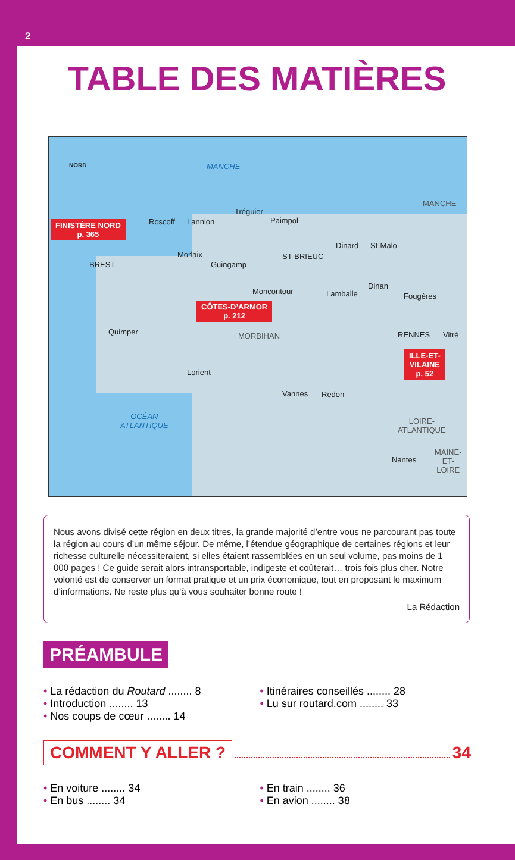2
TABLE DES MATIÈRES
NORD MANCHE
MANCHE
FINISTÈRE NORD
p. 365
Roscoff Lannion
Tréguier
Paimpol
Dinard St-Malo
BREST
Morlaix
Guingamp
ST-BRIEUC
Dinan
Lamballe
Moncontour
Fougères
CÔTES-D’ARMOR
p. 212
Quimper MORBIHAN RENNES Vitré
ILLE-ET-
VILAINE
p. 52
Lorient
Vannes Redon
OCÉAN
ATLANTIQUE
LOIRE-
ATLANTIQUE
Nantes
MAINE-
ET-
LOIRE
Nous avons divisé cette région en deux titres, la grande majorité d’entre vous ne parcourant pas toute la région au cours d’un même séjour. De même, l’étendue géographique de certaines régions et leur richesse culturelle nécessiteraient, si elles étaient rassemblées en un seul volume, pas moins de 1 000 pages ! Ce guide serait alors intransportable, indigeste et coûterait… trois fois plus cher. Notre volonté est de conserver un format pratique et un prix économique, tout en proposant le maximum d’informations. Ne reste plus qu’à vous souhaiter bonne route !
La Rédaction
PRÉAMBULE
• La rédaction du Routard ........ 8
• Introduction ........ 13
• Nos coups de cœur ........ 14
• Itinéraires conseillés ........ 28
• Lu sur routard.com ........ 33
COMMENT Y ALLER ? 34
• En voiture ........ 34
• En bus ........ 34
• En train ........ 36
• En avion ........ 38